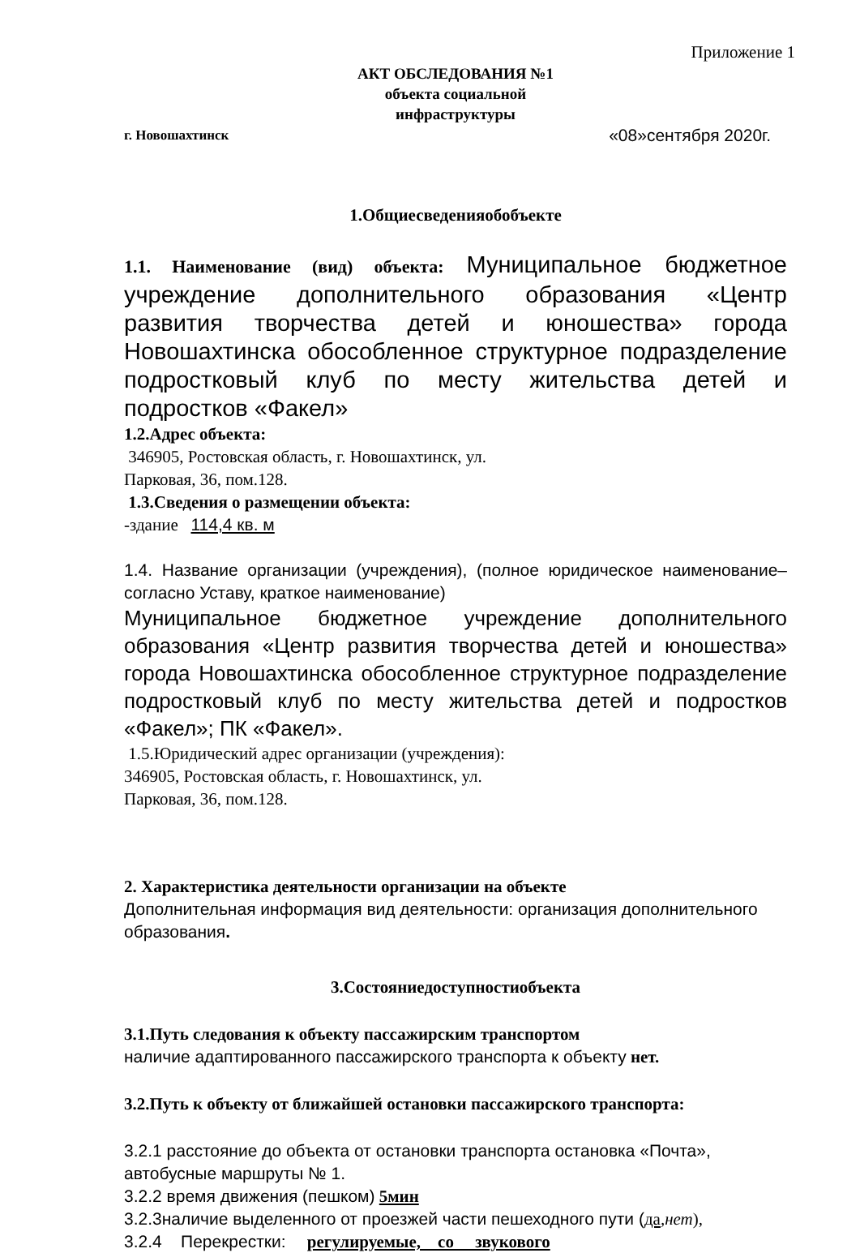Приложение 1
АКТ ОБСЛЕДОВАНИЯ №1
объекта социальной
инфраструктуры
г. Новошахтинск «08»сентября 2020г.
1.Общиесведенияобобъекте
1.1. Наименование (вид) объекта: Муниципальное бюджетное учреждение дополнительного образования «Центр развития творчества детей и юношества» города Новошахтинска обособленное структурное подразделение подростковый клуб по месту жительства детей и подростков «Факел»
1.2.Адрес объекта:
346905, Ростовская область, г. Новошахтинск, ул.
Парковая, 36, пом.128.
1.3.Сведения о размещении объекта:
-здание 114,4 кв. м
1.4. Название организации (учреждения), (полное юридическое наименование–согласно Уставу, краткое наименование)
Муниципальное бюджетное учреждение дополнительного образования «Центр развития творчества детей и юношества» города Новошахтинска обособленное структурное подразделение подростковый клуб по месту жительства детей и подростков «Факел»; ПК «Факел».
1.5.Юридический адрес организации (учреждения):
346905, Ростовская область, г. Новошахтинск, ул.
Парковая, 36, пом.128.
2. Характеристика деятельности организации на объекте
Дополнительная информация вид деятельности: организация дополнительного образования.
3.Состояниедоступностиобъекта
3.1.Путь следования к объекту пассажирским транспортом
наличие адаптированного пассажирского транспорта к объекту нет.
3.2.Путь к объекту от ближайшей остановки пассажирского транспорта:
3.2.1 расстояние до объекта от остановки транспорта остановка «Почта», автобусные маршруты № 1.
3.2.2 время движения (пешком) 5мин
3.2.3наличие выделенного от проезжей части пешеходного пути (да,нет),
3.2.4 Перекрестки: регулируемые, со звукового